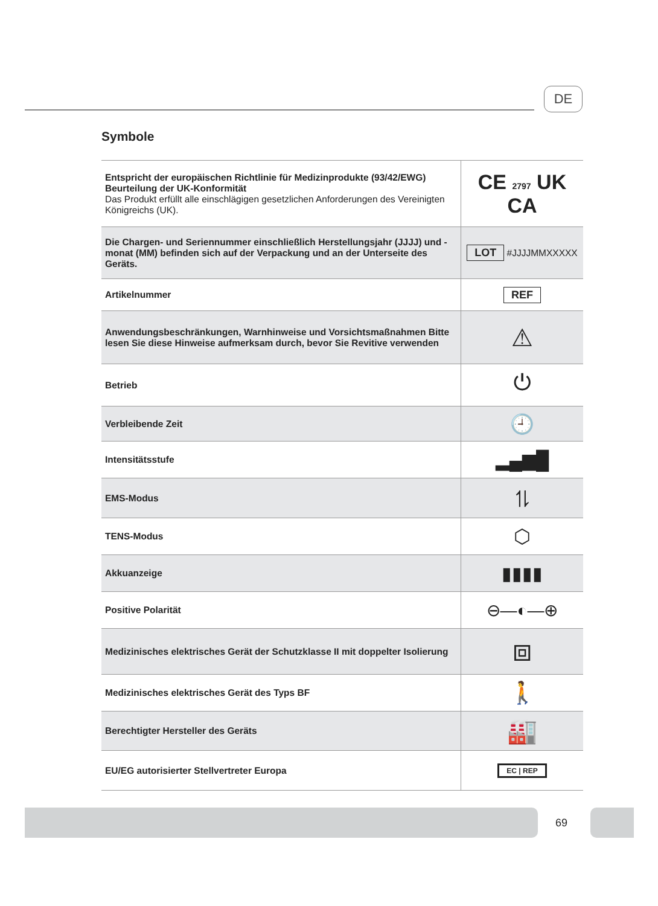DE
Symbole
| Entspricht der europäischen Richtlinie für Medizinprodukte (93/42/EWG) Beurteilung der UK-Konformität Das Produkt erfüllt alle einschlägigen gesetzlichen Anforderungen des Vereinigten Königreichs (UK). | CE 2797 UK CA |
| Die Chargen- und Seriennummer einschließlich Herstellungsjahr (JJJJ) und -monat (MM) befinden sich auf der Verpackung und an der Unterseite des Geräts. | LOT #JJJJMMXXXXX |
| Artikelnummer | REF |
| Anwendungsbeschränkungen, Warnhinweise und Vorsichtsmaßnahmen Bitte lesen Sie diese Hinweise aufmerksam durch, bevor Sie Revitive verwenden | ⚠ |
| Betrieb | ⏻ |
| Verbleibende Zeit | 🕘 |
| Intensitätsstufe | ▂▄▆█ |
| EMS-Modus | ⥮ |
| TENS-Modus | ⬡ |
| Akkuanzeige | ▮▮▮▮ |
| Positive Polarität | ⊖—◐—⊕ |
| Medizinisches elektrisches Gerät der Schutzklasse II mit doppelter Isolierung | ⧈ |
| Medizinisches elektrisches Gerät des Typs BF | 🚶 |
| Berechtigter Hersteller des Geräts | 🏭 |
| EU/EG autorisierter Stellvertreter Europa | EC / REP |
69